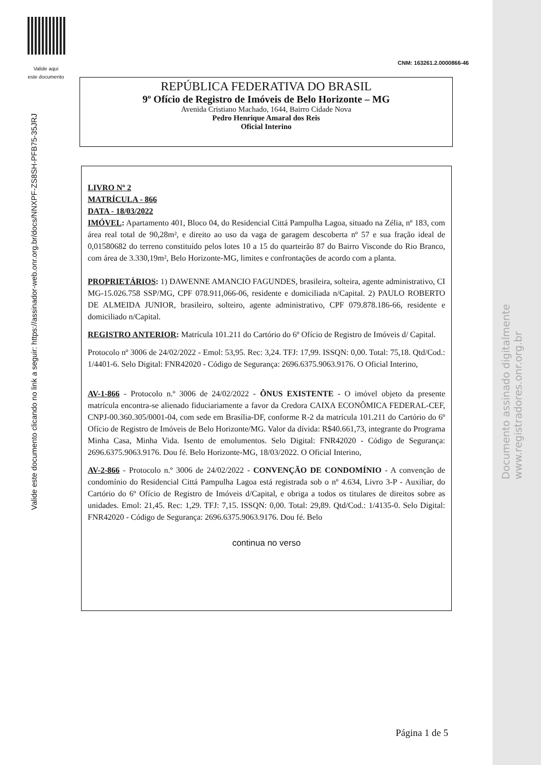Valide aqui
este documento
CNM: 163261.2.0000866-46
REPÚBLICA FEDERATIVA DO BRASIL
9º Ofício de Registro de Imóveis de Belo Horizonte – MG
Avenida Cristiano Machado, 1644, Bairro Cidade Nova
Pedro Henrique Amaral dos Reis
Oficial Interino
LIVRO Nº 2
MATRÍCULA - 866
DATA - 18/03/2022
IMÓVEL: Apartamento 401, Bloco 04, do Residencial Cittá Pampulha Lagoa, situado na Zélia, nº 183, com área real total de 90,28m², e direito ao uso da vaga de garagem descoberta nº 57 e sua fração ideal de 0,01580682 do terreno constituído pelos lotes 10 a 15 do quarteirão 87 do Bairro Visconde do Rio Branco, com área de 3.330,19m², Belo Horizonte-MG, limites e confrontações de acordo com a planta.
PROPRIETÁRIOS: 1) DAWENNE AMANCIO FAGUNDES, brasileira, solteira, agente administrativo, CI MG-15.026.758 SSP/MG, CPF 078.911,066-06, residente e domiciliada n/Capital. 2) PAULO ROBERTO DE ALMEIDA JUNIOR, brasileiro, solteiro, agente administrativo, CPF 079.878.186-66, residente e domiciliado n/Capital.
REGISTRO ANTERIOR: Matrícula 101.211 do Cartório do 6º Ofício de Registro de Imóveis d/ Capital.
Protocolo nº 3006 de 24/02/2022 - Emol: 53,95. Rec: 3,24. TFJ: 17,99. ISSQN: 0,00. Total: 75,18. Qtd/Cod.: 1/4401-6. Selo Digital: FNR42020 - Código de Segurança: 2696.6375.9063.9176. O Oficial Interino,
AV-1-866 - Protocolo n.º 3006 de 24/02/2022 - ÔNUS EXISTENTE - O imóvel objeto da presente matrícula encontra-se alienado fiduciariamente a favor da Credora CAIXA ECONÔMICA FEDERAL-CEF, CNPJ-00.360.305/0001-04, com sede em Brasília-DF, conforme R-2 da matrícula 101.211 do Cartório do 6º Ofício de Registro de Imóveis de Belo Horizonte/MG. Valor da dívida: R$40.661,73, integrante do Programa Minha Casa, Minha Vida. Isento de emolumentos. Selo Digital: FNR42020 - Código de Segurança: 2696.6375.9063.9176. Dou fé. Belo Horizonte-MG, 18/03/2022. O Oficial Interino,
AV-2-866 - Protocolo n.º 3006 de 24/02/2022 - CONVENÇÃO DE CONDOMÍNIO - A convenção de condomínio do Residencial Cittá Pampulha Lagoa está registrada sob o nº 4.634, Livro 3-P - Auxiliar, do Cartório do 6º Ofício de Registro de Imóveis d/Capital, e obriga a todos os titulares de direitos sobre as unidades. Emol: 21,45. Rec: 1,29. TFJ: 7,15. ISSQN: 0,00. Total: 29,89. Qtd/Cod.: 1/4135-0. Selo Digital: FNR42020 - Código de Segurança: 2696.6375.9063.9176. Dou fé. Belo
continua no verso
Valide este documento clicando no link a seguir: https://assinador-web.onr.org.br/docs/NNXPF-ZS8SH-PFB75-35JRJ
Documento assinado digitalmente
www.registradores.onr.org.br
Página 1 de 5